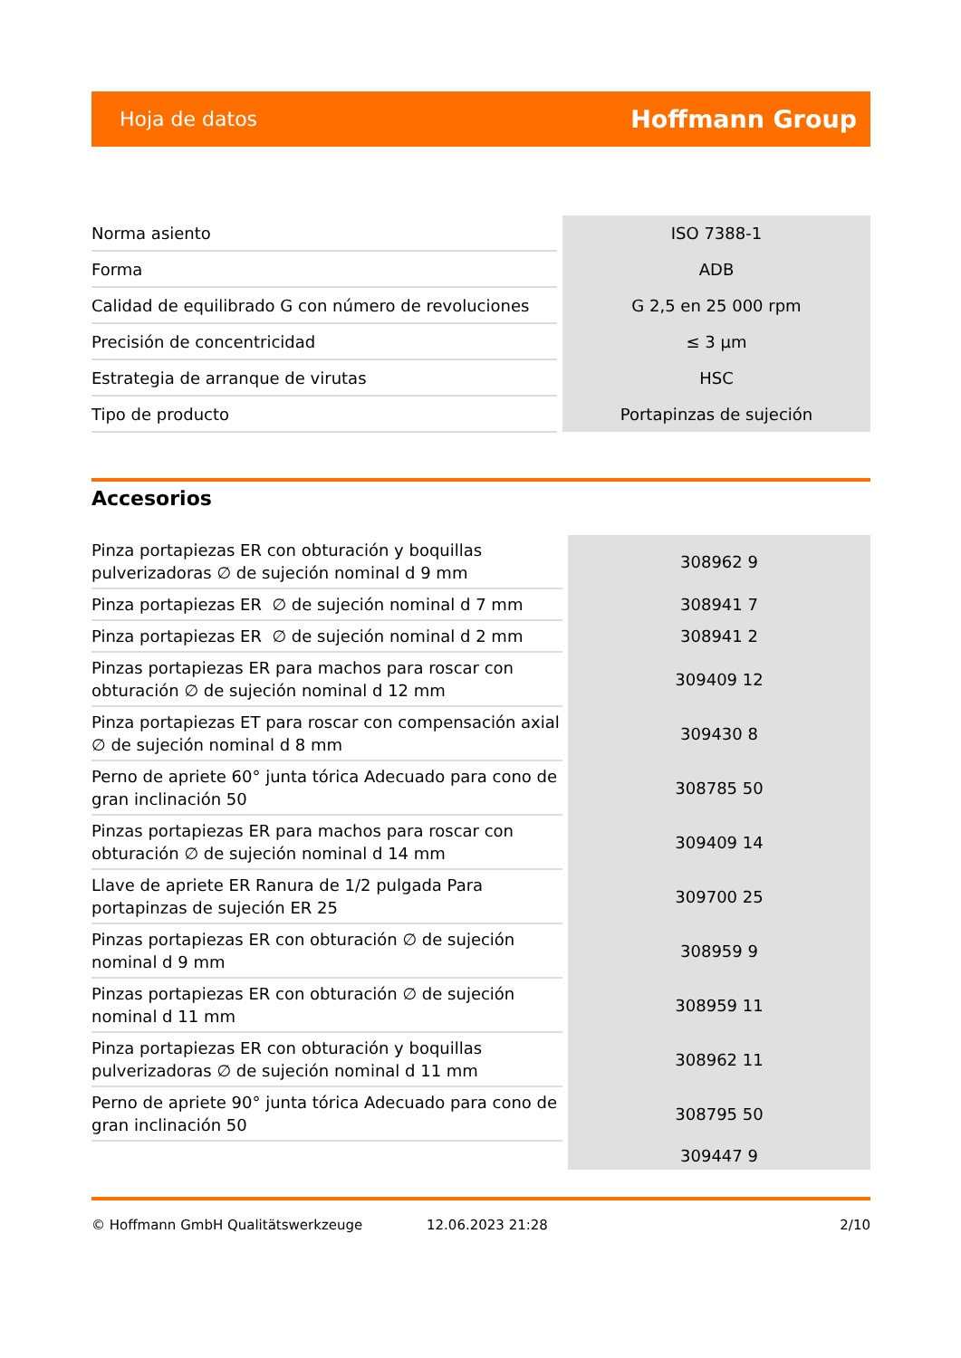Hoja de datos Hoffmann Group
| Norma asiento | ISO 7388-1 |
| Forma | ADB |
| Calidad de equilibrado G con número de revoluciones | G 2,5 en 25 000 rpm |
| Precisión de concentricidad | ≤ 3 µm |
| Estrategia de arranque de virutas | HSC |
| Tipo de producto | Portapinzas de sujeción |
Accesorios
| Pinza portapiezas ER con obturación y boquillas pulverizadoras ∅ de sujeción nominal d 9 mm | 308962 9 |
| Pinza portapiezas ER ∅ de sujeción nominal d 7 mm | 308941 7 |
| Pinza portapiezas ER ∅ de sujeción nominal d 2 mm | 308941 2 |
| Pinzas portapiezas ER para machos para roscar con obturación ∅ de sujeción nominal d 12 mm | 309409 12 |
| Pinza portapiezas ET para roscar con compensación axial ∅ de sujeción nominal d 8 mm | 309430 8 |
| Perno de apriete 60° junta tórica Adecuado para cono de gran inclinación 50 | 308785 50 |
| Pinzas portapiezas ER para machos para roscar con obturación ∅ de sujeción nominal d 14 mm | 309409 14 |
| Llave de apriete ER Ranura de 1/2 pulgada Para portapinzas de sujeción ER 25 | 309700 25 |
| Pinzas portapiezas ER con obturación ∅ de sujeción nominal d 9 mm | 308959 9 |
| Pinzas portapiezas ER con obturación ∅ de sujeción nominal d 11 mm | 308959 11 |
| Pinza portapiezas ER con obturación y boquillas pulverizadoras ∅ de sujeción nominal d 11 mm | 308962 11 |
| Perno de apriete 90° junta tórica Adecuado para cono de gran inclinación 50 | 308795 50 |
| | 309447 9 |
© Hoffmann GmbH Qualitätswerkzeuge 12.06.2023 21:28 2/10